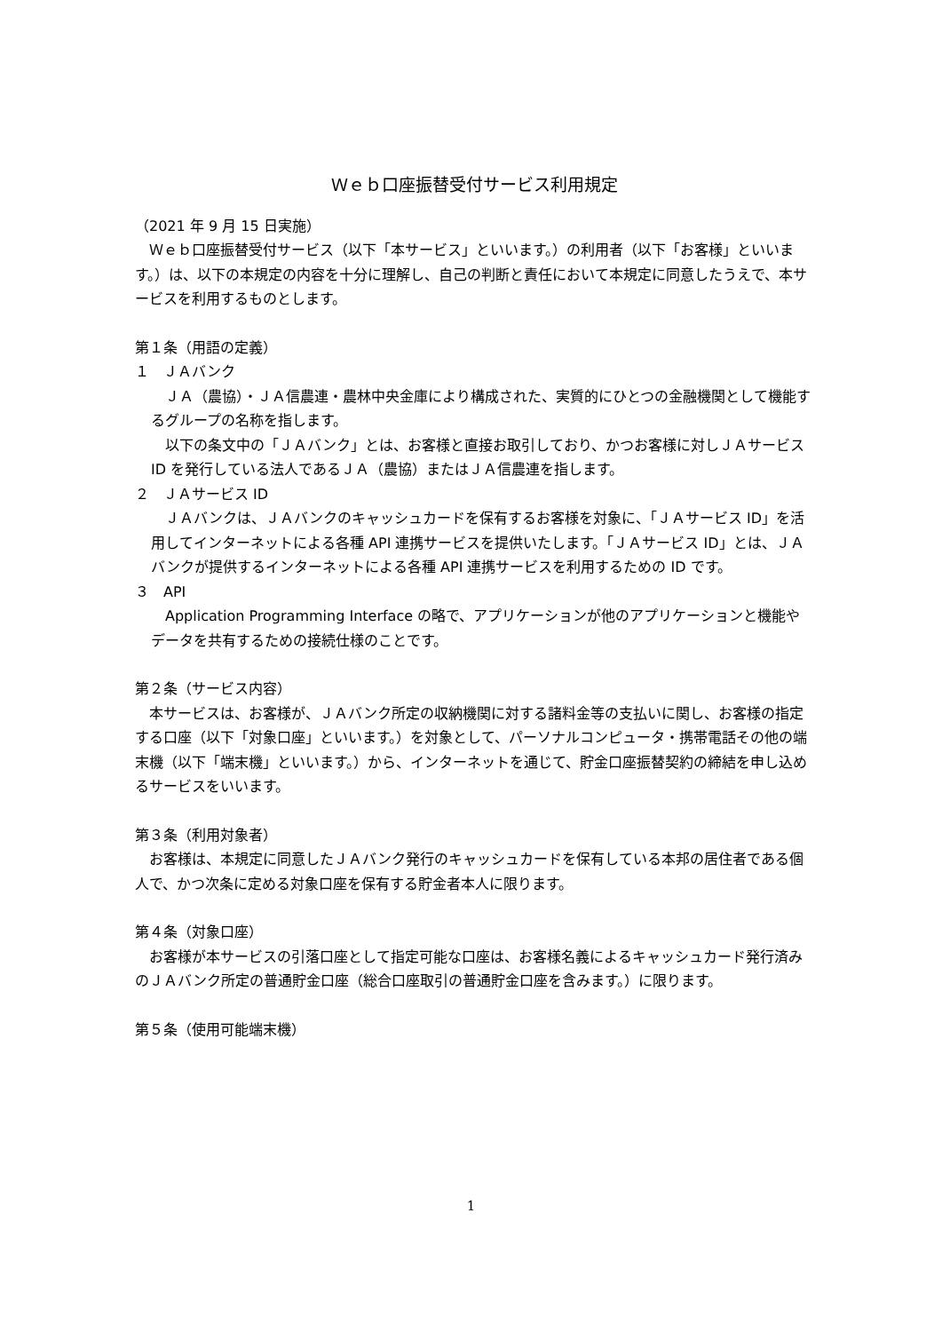Ｗｅｂ口座振替受付サービス利用規定
（2021 年 9 月 15 日実施）
Ｗｅｂ口座振替受付サービス（以下「本サービス」といいます。）の利用者（以下「お客様」といいます。）は、以下の本規定の内容を十分に理解し、自己の判断と責任において本規定に同意したうえで、本サービスを利用するものとします。
第１条（用語の定義）
１　ＪＡバンク
ＪＡ（農協）・ＪＡ信農連・農林中央金庫により構成された、実質的にひとつの金融機関として機能するグループの名称を指します。
以下の条文中の「ＪＡバンク」とは、お客様と直接お取引しており、かつお客様に対しＪＡサービスID を発行している法人であるＪＡ（農協）またはＪＡ信農連を指します。
２　ＪＡサービス ID
ＪＡバンクは、ＪＡバンクのキャッシュカードを保有するお客様を対象に、「ＪＡサービス ID」を活用してインターネットによる各種 API 連携サービスを提供いたします。「ＪＡサービス ID」とは、ＪＡバンクが提供するインターネットによる各種 API 連携サービスを利用するための ID です。
３　API
Application Programming Interface の略で、アプリケーションが他のアプリケーションと機能やデータを共有するための接続仕様のことです。
第２条（サービス内容）
本サービスは、お客様が、ＪＡバンク所定の収納機関に対する諸料金等の支払いに関し、お客様の指定する口座（以下「対象口座」といいます。）を対象として、パーソナルコンピュータ・携帯電話その他の端末機（以下「端末機」といいます。）から、インターネットを通じて、貯金口座振替契約の締結を申し込めるサービスをいいます。
第３条（利用対象者）
お客様は、本規定に同意したＪＡバンク発行のキャッシュカードを保有している本邦の居住者である個人で、かつ次条に定める対象口座を保有する貯金者本人に限ります。
第４条（対象口座）
お客様が本サービスの引落口座として指定可能な口座は、お客様名義によるキャッシュカード発行済みのＪＡバンク所定の普通貯金口座（総合口座取引の普通貯金口座を含みます。）に限ります。
第５条（使用可能端末機）
1